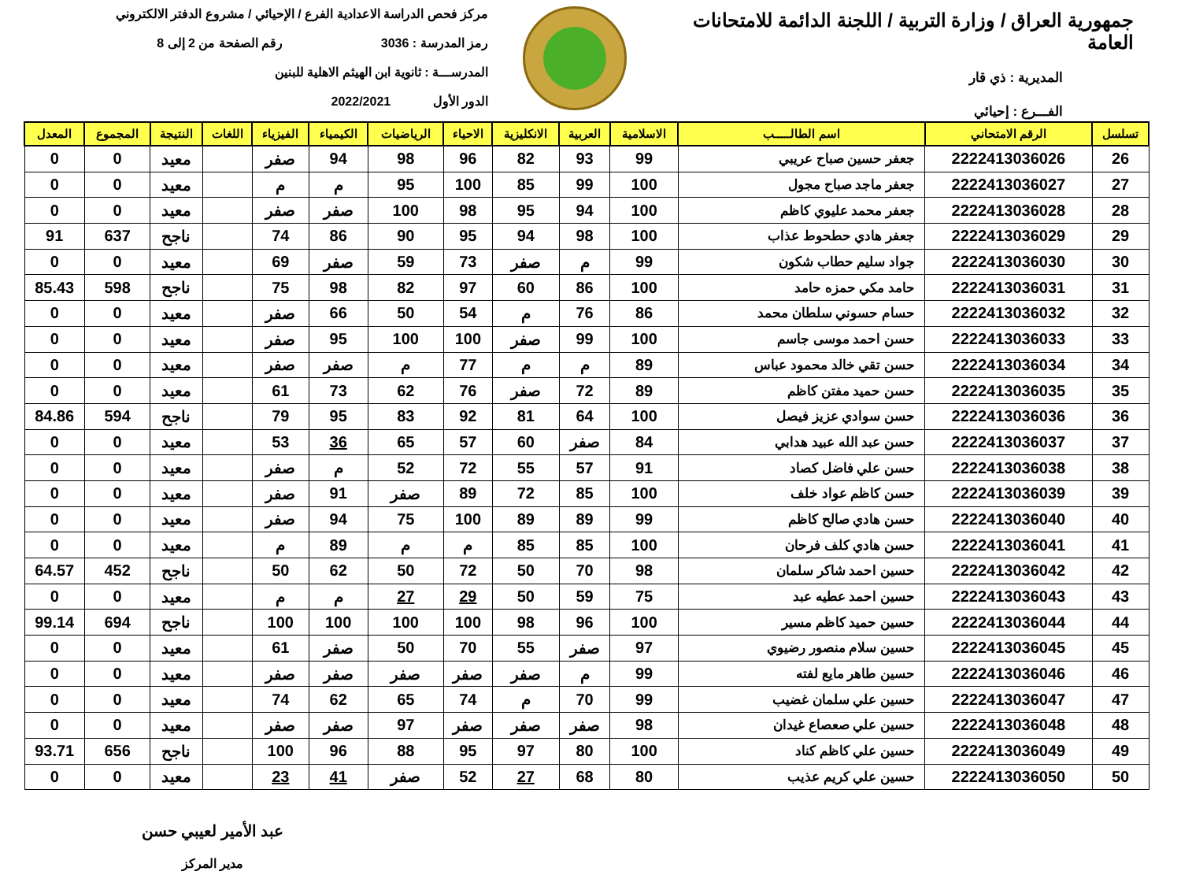جمهورية العراق / وزارة التربية / اللجنة الدائمة للامتحانات العامة
المديرية : ذي قار
الفـــرع : إحيائي
مركز فحص الدراسة الاعدادية الفرع / الإحيائي / مشروع الدفتر الالكتروني
رمز المدرسة : 3036 رقم الصفحة من 2 إلى 8
المدرســـة : ثانوية ابن الهيثم الاهلية للبنين
الدور الأول 2022/2021
| تسلسل | الرقم الامتحاني | اسم الطالـــــب | الاسلامية | العربية | الانكليزية | الاحياء | الرياضيات | الكيمياء | الفيزياء | اللغات | النتيجة | المجموع | المعدل |
| --- | --- | --- | --- | --- | --- | --- | --- | --- | --- | --- | --- | --- | --- |
| 26 | 2222413036026 | جعفر حسين صباح عريبي | 99 | 93 | 82 | 96 | 98 | 94 | صفر | | معيد | 0 | 0 |
| 27 | 2222413036027 | جعفر ماجد صباح مجول | 100 | 99 | 85 | 100 | 95 | م | م | | معيد | 0 | 0 |
| 28 | 2222413036028 | جعفر محمد عليوي كاظم | 100 | 94 | 95 | 98 | 100 | صفر | صفر | | معيد | 0 | 0 |
| 29 | 2222413036029 | جعفر هادي حطحوط عذاب | 100 | 98 | 94 | 95 | 90 | 86 | 74 | | ناجح | 637 | 91 |
| 30 | 2222413036030 | جواد سليم حطاب شكون | 99 | م | صفر | 73 | 59 | صفر | 69 | | معيد | 0 | 0 |
| 31 | 2222413036031 | حامد مكي حمزه حامد | 100 | 86 | 60 | 97 | 82 | 98 | 75 | | ناجح | 598 | 85.43 |
| 32 | 2222413036032 | حسام حسوني سلطان محمد | 86 | 76 | م | 54 | 50 | 66 | صفر | | معيد | 0 | 0 |
| 33 | 2222413036033 | حسن احمد موسى جاسم | 100 | 99 | صفر | 100 | 100 | 95 | صفر | | معيد | 0 | 0 |
| 34 | 2222413036034 | حسن تقي خالد محمود عباس | 89 | م | م | 77 | م | صفر | صفر | | معيد | 0 | 0 |
| 35 | 2222413036035 | حسن حميد مفتن كاظم | 89 | 72 | صفر | 76 | 62 | 73 | 61 | | معيد | 0 | 0 |
| 36 | 2222413036036 | حسن سوادي عزيز فيصل | 100 | 64 | 81 | 92 | 83 | 95 | 79 | | ناجح | 594 | 84.86 |
| 37 | 2222413036037 | حسن عبد الله عبيد هدابي | 84 | صفر | 60 | 57 | 65 | 36 | 53 | | معيد | 0 | 0 |
| 38 | 2222413036038 | حسن علي فاضل كصاد | 91 | 57 | 55 | 72 | 52 | م | صفر | | معيد | 0 | 0 |
| 39 | 2222413036039 | حسن كاظم عواد خلف | 100 | 85 | 72 | 89 | صفر | 91 | صفر | | معيد | 0 | 0 |
| 40 | 2222413036040 | حسن هادي صالح كاظم | 99 | 89 | 89 | 100 | 75 | 94 | صفر | | معيد | 0 | 0 |
| 41 | 2222413036041 | حسن هادي كلف فرحان | 100 | 85 | 85 | م | م | 89 | م | | معيد | 0 | 0 |
| 42 | 2222413036042 | حسين احمد شاكر سلمان | 98 | 70 | 50 | 72 | 50 | 62 | 50 | | ناجح | 452 | 64.57 |
| 43 | 2222413036043 | حسين احمد عطيه عبد | 75 | 59 | 50 | 29 | 27 | م | م | | معيد | 0 | 0 |
| 44 | 2222413036044 | حسين حميد كاظم مسير | 100 | 96 | 98 | 100 | 100 | 100 | 100 | | ناجح | 694 | 99.14 |
| 45 | 2222413036045 | حسين سلام منصور رضيوي | 97 | صفر | 55 | 70 | 50 | صفر | 61 | | معيد | 0 | 0 |
| 46 | 2222413036046 | حسين طاهر مايع لفته | 99 | م | صفر | صفر | صفر | صفر | صفر | | معيد | 0 | 0 |
| 47 | 2222413036047 | حسين علي سلمان غضيب | 99 | 70 | م | 74 | 65 | 62 | 74 | | معيد | 0 | 0 |
| 48 | 2222413036048 | حسين علي صعصاع غيدان | 98 | صفر | صفر | صفر | 97 | صفر | صفر | | معيد | 0 | 0 |
| 49 | 2222413036049 | حسين علي كاظم كناد | 100 | 80 | 97 | 95 | 88 | 96 | 100 | | ناجح | 656 | 93.71 |
| 50 | 2222413036050 | حسين علي كريم عذيب | 80 | 68 | 27 | 52 | صفر | 41 | 23 | | معيد | 0 | 0 |
عبد الأمير لعيبي حسن
مدير المركز